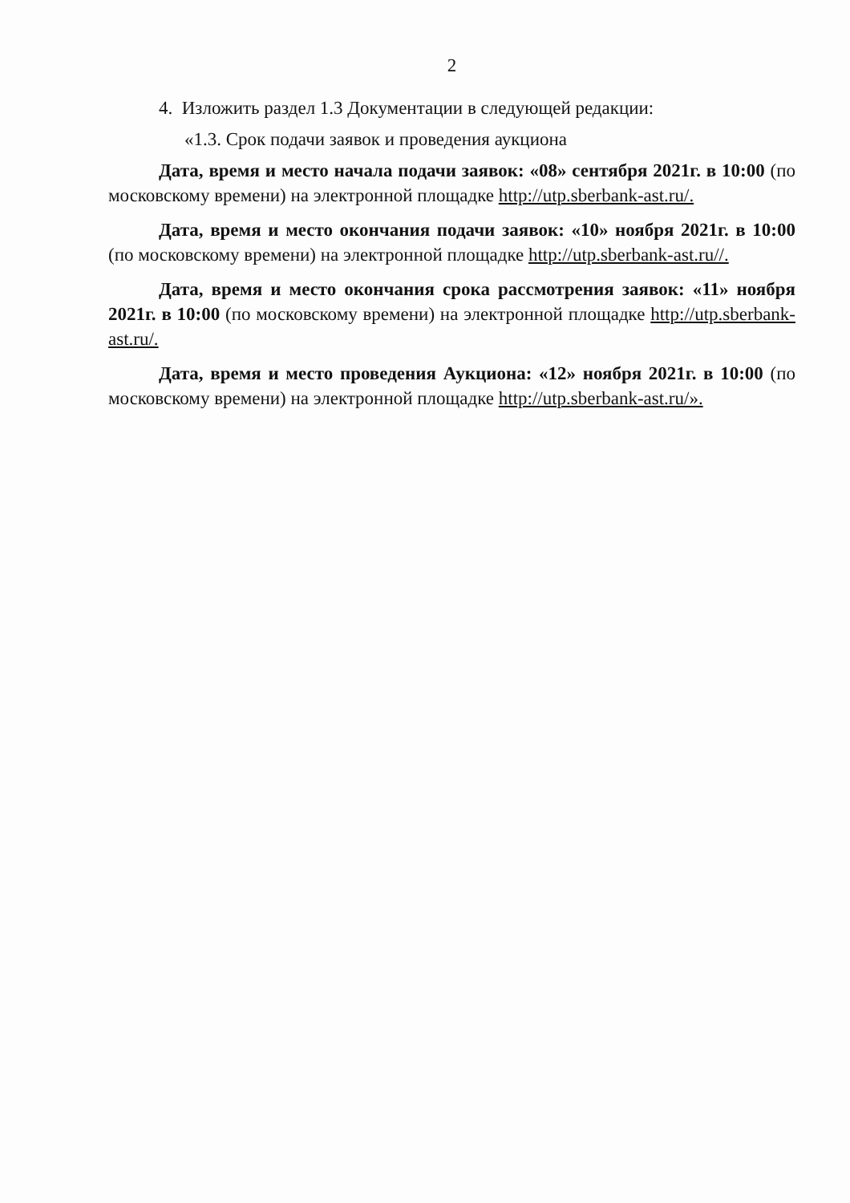2
4. Изложить раздел 1.3 Документации в следующей редакции:
«1.3. Срок подачи заявок и проведения аукциона
Дата, время и место начала подачи заявок: «08» сентября 2021г. в 10:00 (по московскому времени) на электронной площадке http://utp.sberbank-ast.ru/.
Дата, время и место окончания подачи заявок: «10» ноября 2021г. в 10:00 (по московскому времени) на электронной площадке http://utp.sberbank-ast.ru//.
Дата, время и место окончания срока рассмотрения заявок: «11» ноября 2021г. в 10:00 (по московскому времени) на электронной площадке http://utp.sberbank-ast.ru/.
Дата, время и место проведения Аукциона: «12» ноября 2021г. в 10:00 (по московскому времени) на электронной площадке http://utp.sberbank-ast.ru/».